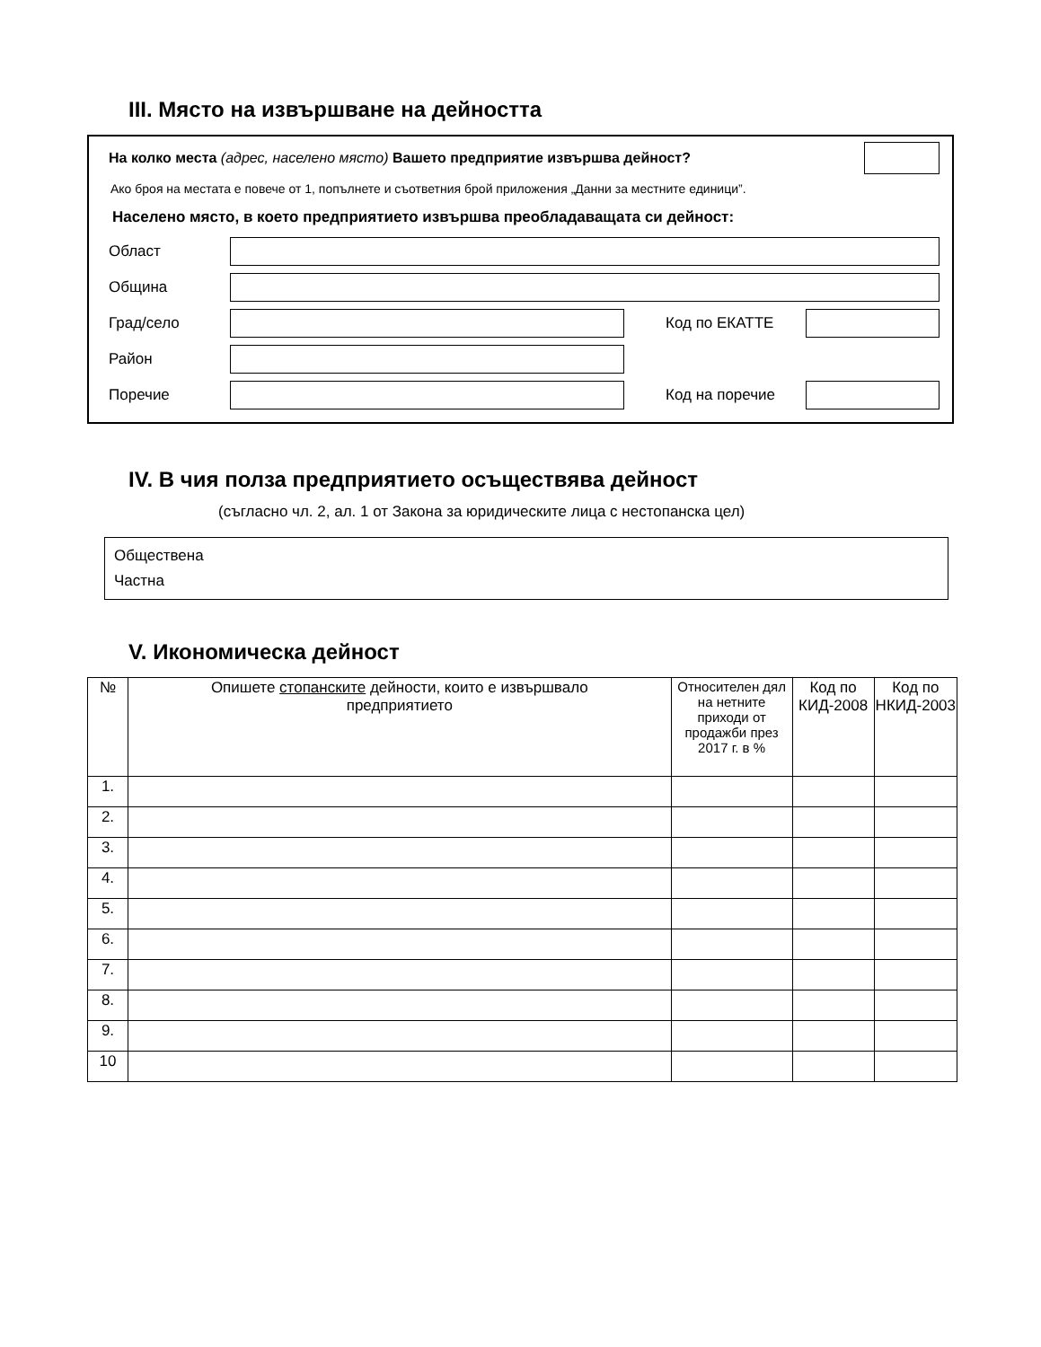III. Място на извършване на дейността
На колко места (адрес, населено място) Вашето предприятие извършва дейност?
Ако броя на местата е повече от 1, попълнете и съответния брой приложения „Данни за местните единици”.
Населено място, в което предприятието извършва преобладаващата си дейност:
Област
Община
Град/село Код по ЕКАТТЕ
Район
Поречие Код на поречие
IV. В чия полза предприятието осъществява дейност
(съгласно чл. 2, ал. 1 от Закона за юридическите лица с нестопанска цел)
Обществена
Частна
V. Икономическа дейност
| № | Опишете стопанските дейности, които е извършвало предприятието | Относителен дял на нетните приходи от продажби през 2017 г. в % | Код по КИД-2008 | Код по НКИД-2003 |
| --- | --- | --- | --- | --- |
| 1. | | | | |
| 2. | | | | |
| 3. | | | | |
| 4. | | | | |
| 5. | | | | |
| 6. | | | | |
| 7. | | | | |
| 8. | | | | |
| 9. | | | | |
| 10 | | | | |